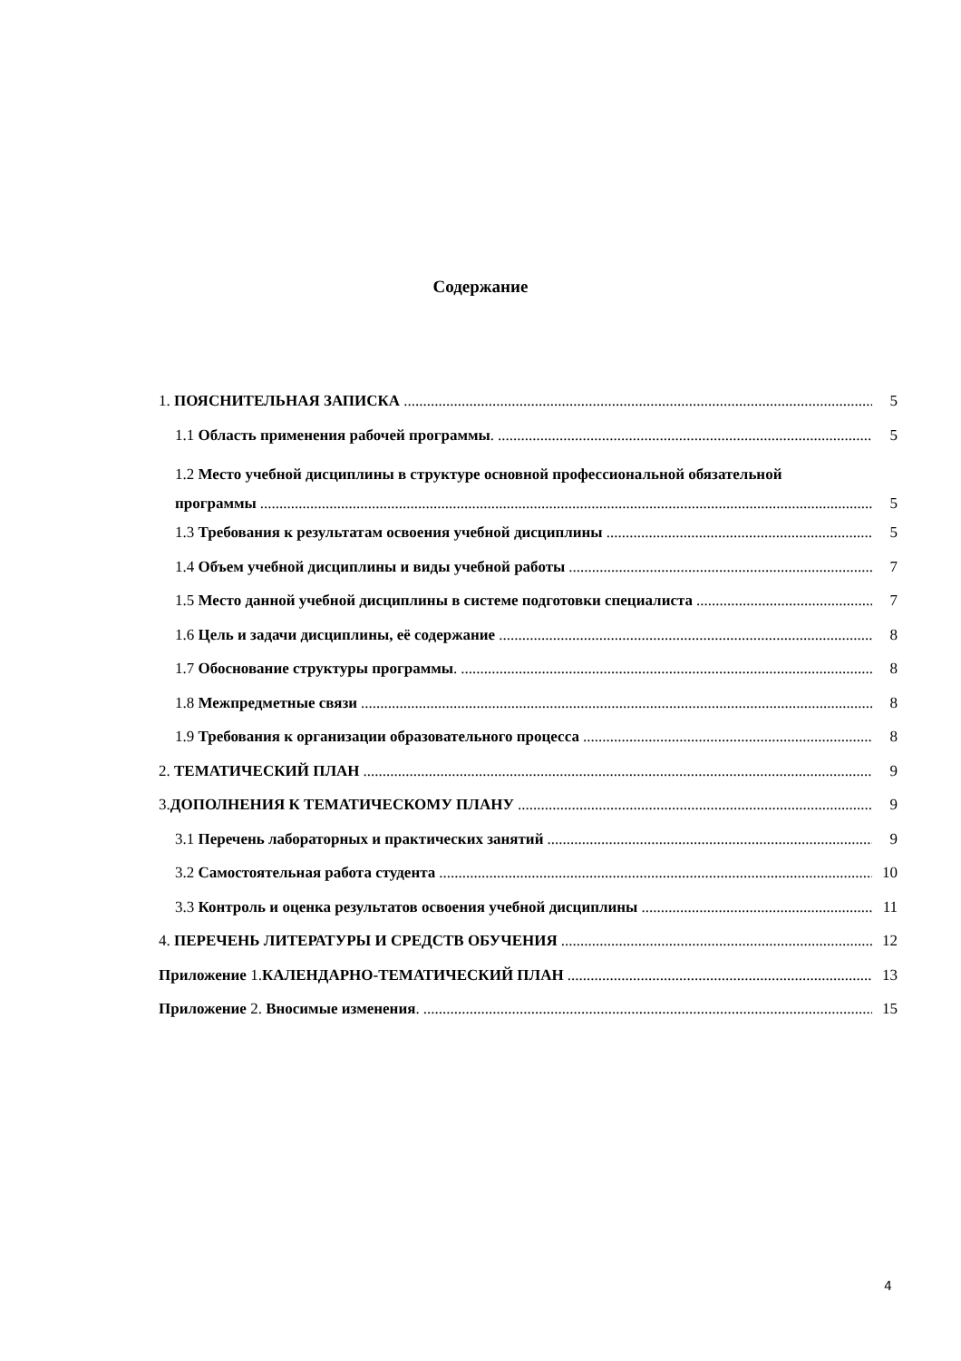Содержание
1. ПОЯСНИТЕЛЬНАЯ ЗАПИСКА 5
1.1 Область применения рабочей программы. 5
1.2 Место учебной дисциплины в структуре основной профессиональной обязательной
программы 5
1.3 Требования к результатам освоения учебной дисциплины 5
1.4 Объем учебной дисциплины и виды учебной работы 7
1.5 Место данной учебной дисциплины в системе подготовки специалиста 7
1.6 Цель и задачи дисциплины, её содержание 8
1.7 Обоснование структуры программы. 8
1.8 Межпредметные связи 8
1.9 Требования к организации образовательного процесса 8
2. ТЕМАТИЧЕСКИЙ ПЛАН 9
3.ДОПОЛНЕНИЯ К ТЕМАТИЧЕСКОМУ ПЛАНУ 9
3.1 Перечень лабораторных и практических занятий 9
3.2 Самостоятельная работа студента 10
3.3 Контроль и оценка результатов освоения учебной дисциплины 11
4. ПЕРЕЧЕНЬ ЛИТЕРАТУРЫ И СРЕДСТВ ОБУЧЕНИЯ 12
Приложение 1.КАЛЕНДАРНО-ТЕМАТИЧЕСКИЙ ПЛАН 13
Приложение 2. Вносимые изменения. 15
4